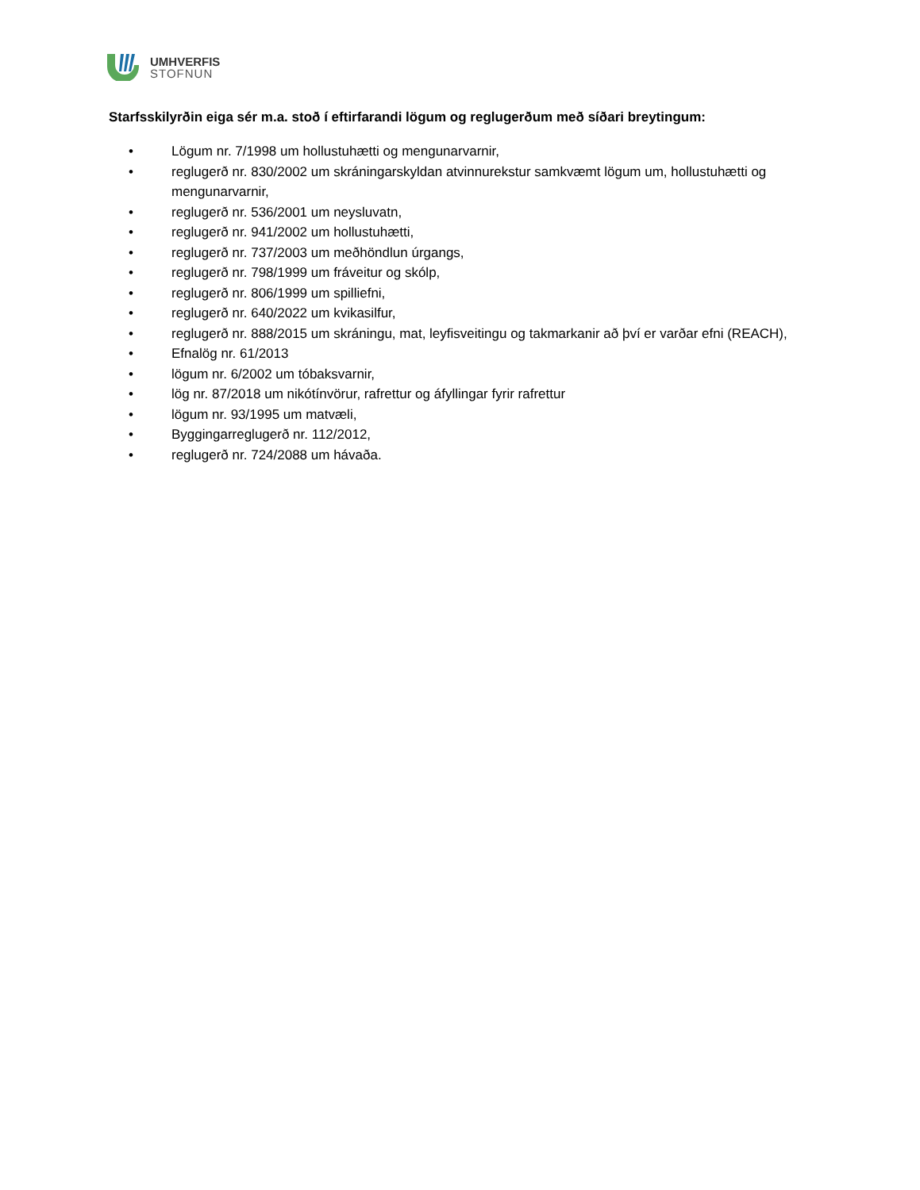UMHVERFIS
STOFNUN
Starfsskilyrðin eiga sér m.a. stoð í eftirfarandi lögum og reglugerðum með síðari breytingum:
• Lögum nr. 7/1998 um hollustuhætti og mengunarvarnir,
• reglugerð nr. 830/2002 um skráningarskyldan atvinnurekstur samkvæmt lögum um, hollustuhætti og mengunarvarnir,
• reglugerð nr. 536/2001 um neysluvatn,
• reglugerð nr. 941/2002 um hollustuhætti,
• reglugerð nr. 737/2003 um meðhöndlun úrgangs,
• reglugerð nr. 798/1999 um fráveitur og skólp,
• reglugerð nr. 806/1999 um spilliefni,
• reglugerð nr. 640/2022 um kvikasilfur,
• reglugerð nr. 888/2015 um skráningu, mat, leyfisveitingu og takmarkanir að því er varðar efni (REACH),
• Efnalög nr. 61/2013
• lögum nr. 6/2002 um tóbaksvarnir,
• lög nr. 87/2018 um nikótínvörur, rafrettur og áfyllingar fyrir rafrettur
• lögum nr. 93/1995 um matvæli,
• Byggingarreglugerð nr. 112/2012,
• reglugerð nr. 724/2088 um hávaða.